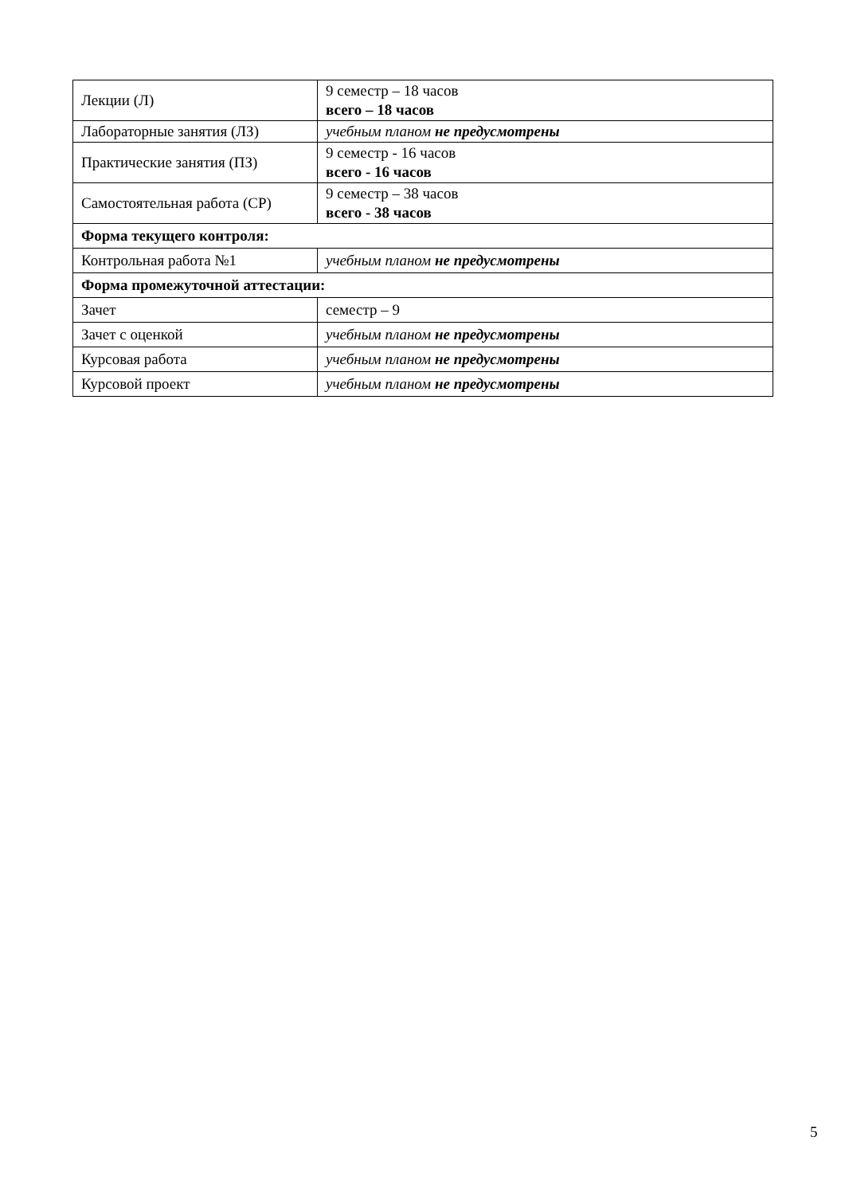| Лекции (Л) | 9 семестр – 18 часов всего – 18 часов |
| Лабораторные занятия (ЛЗ) | учебным планом не предусмотрены |
| Практические занятия (ПЗ) | 9 семестр - 16 часов всего - 16 часов |
| Самостоятельная работа (СР) | 9 семестр – 38 часов всего - 38 часов |
| Форма текущего контроля: | |
| Контрольная работа №1 | учебным планом не предусмотрены |
| Форма промежуточной аттестации: | |
| Зачет | семестр – 9 |
| Зачет с оценкой | учебным планом не предусмотрены |
| Курсовая работа | учебным планом не предусмотрены |
| Курсовой проект | учебным планом не предусмотрены |
5